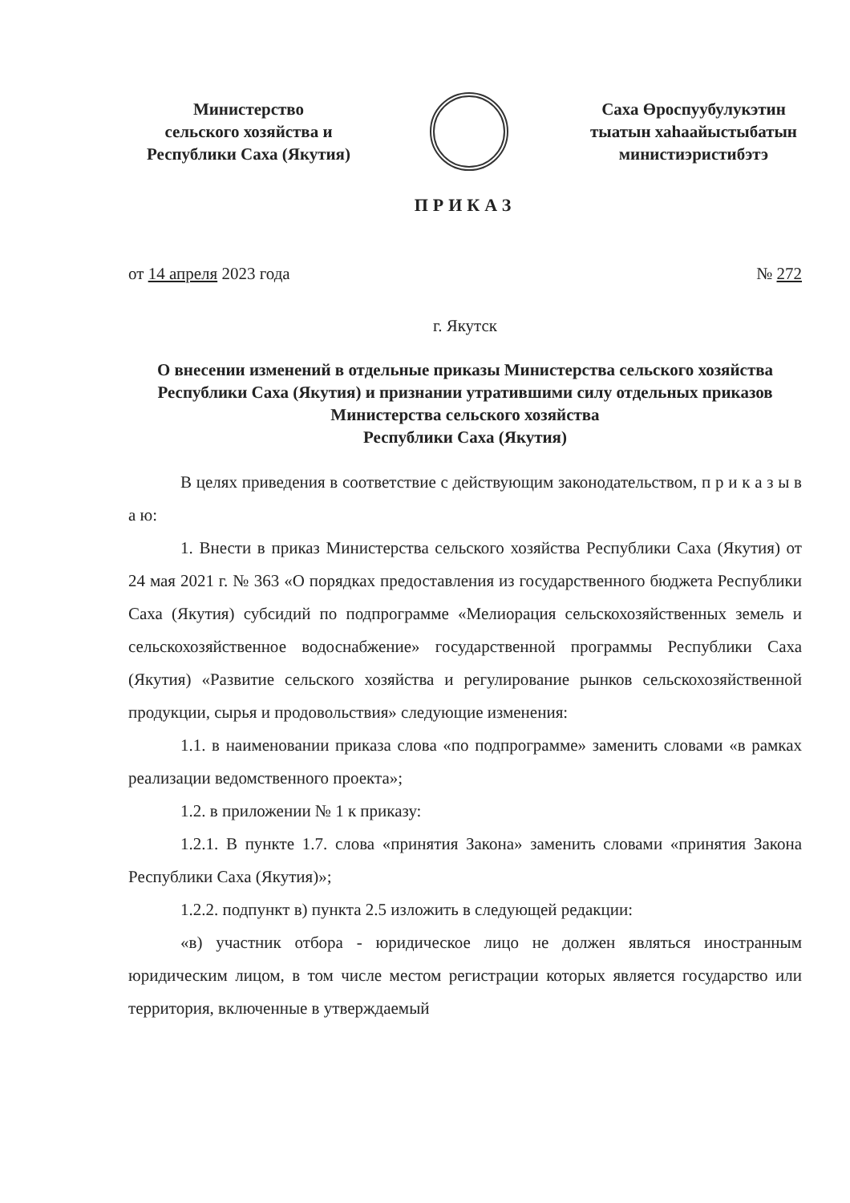Министерство
сельского хозяйства и
Республики Саха (Якутия)
Саха Өроспуубулукэтин
тыатын хаһаайыстыбатын
министиэристибэтэ
ПРИКАЗ
от 14 апреля 2023 года № 272
г. Якутск
О внесении изменений в отдельные приказы Министерства сельского хозяйства Республики Саха (Якутия) и признании утратившими силу отдельных приказов Министерства сельского хозяйства
Республики Саха (Якутия)
В целях приведения в соответствие с действующим законодательством, п р и к а з ы в а ю:
1. Внести в приказ Министерства сельского хозяйства Республики Саха (Якутия) от 24 мая 2021 г. № 363 «О порядках предоставления из государственного бюджета Республики Саха (Якутия) субсидий по подпрограмме «Мелиорация сельскохозяйственных земель и сельскохозяйственное водоснабжение» государственной программы Республики Саха (Якутия) «Развитие сельского хозяйства и регулирование рынков сельскохозяйственной продукции, сырья и продовольствия» следующие изменения:
1.1. в наименовании приказа слова «по подпрограмме» заменить словами «в рамках реализации ведомственного проекта»;
1.2. в приложении № 1 к приказу:
1.2.1. В пункте 1.7. слова «принятия Закона» заменить словами «принятия Закона Республики Саха (Якутия)»;
1.2.2. подпункт в) пункта 2.5 изложить в следующей редакции:
«в) участник отбора - юридическое лицо не должен являться иностранным юридическим лицом, в том числе местом регистрации которых является государство или территория, включенные в утверждаемый